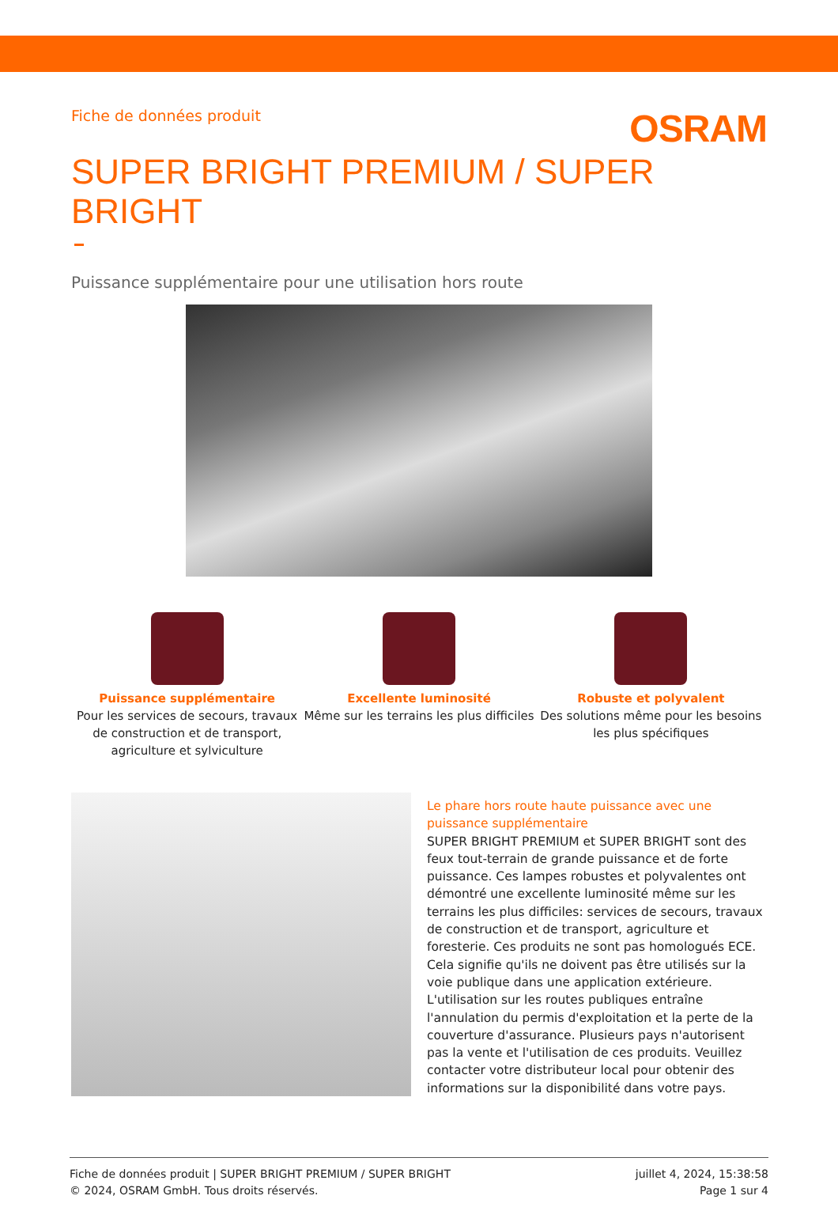Fiche de données produit
OSRAM
SUPER BRIGHT PREMIUM / SUPER BRIGHT
Puissance supplémentaire pour une utilisation hors route
Puissance supplémentaire
Pour les services de secours, travaux de construction et de transport, agriculture et sylviculture
Excellente luminosité
Même sur les terrains les plus difficiles
Robuste et polyvalent
Des solutions même pour les besoins les plus spécifiques
Le phare hors route haute puissance avec une puissance supplémentaire
SUPER BRIGHT PREMIUM et SUPER BRIGHT sont des feux tout-terrain de grande puissance et de forte puissance. Ces lampes robustes et polyvalentes ont démontré une excellente luminosité même sur les terrains les plus difficiles: services de secours, travaux de construction et de transport, agriculture et foresterie. Ces produits ne sont pas homologués ECE. Cela signifie qu'ils ne doivent pas être utilisés sur la voie publique dans une application extérieure. L'utilisation sur les routes publiques entraîne l'annulation du permis d'exploitation et la perte de la couverture d'assurance. Plusieurs pays n'autorisent pas la vente et l'utilisation de ces produits. Veuillez contacter votre distributeur local pour obtenir des informations sur la disponibilité dans votre pays.
Fiche de données produit | SUPER BRIGHT PREMIUM / SUPER BRIGHT
© 2024, OSRAM GmbH. Tous droits réservés.
juillet 4, 2024, 15:38:58
Page 1 sur 4